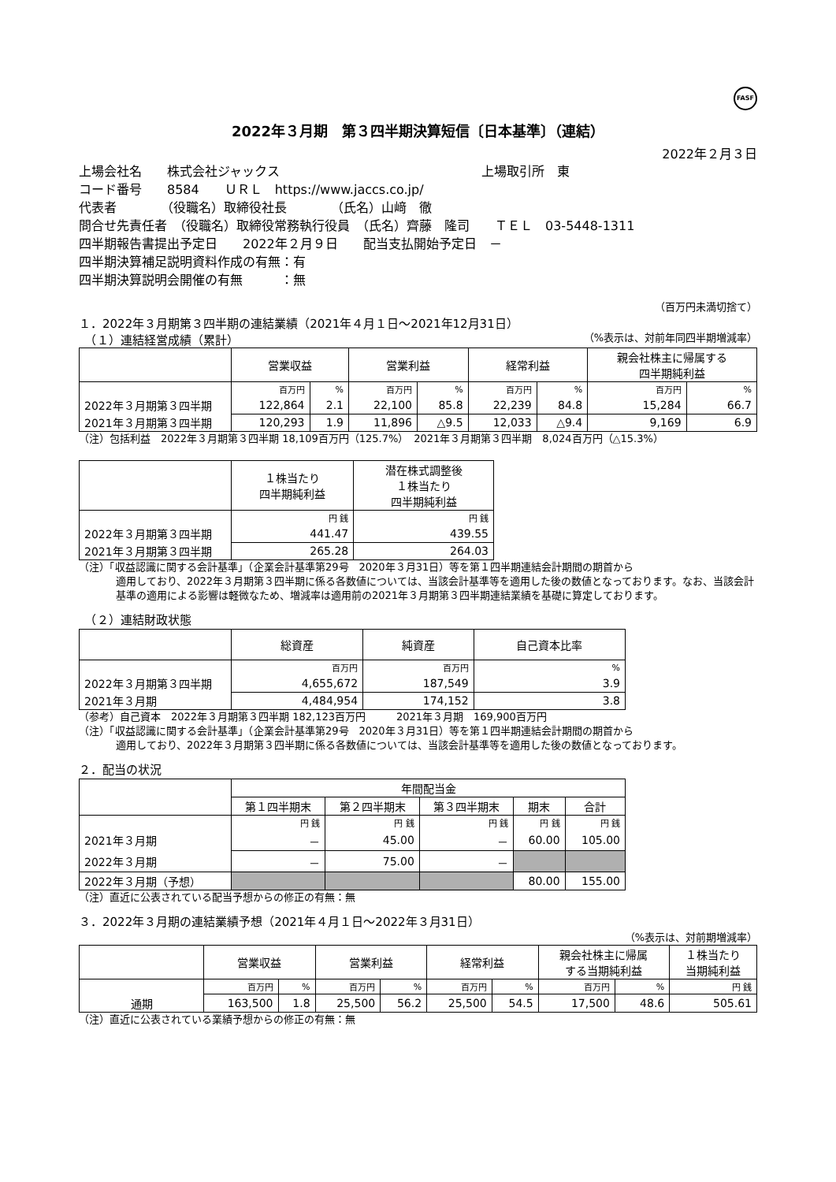FASF
2022年３月期　第３四半期決算短信〔日本基準〕（連結）
2022年２月３日
上場会社名　　株式会社ジャックス　　　　　　　　　　　　　　　　上場取引所　東
コード番号　　8584　　ＵＲＬ　https://www.jaccs.co.jp/
代表者　　　　（役職名）取締役社長　　　　（氏名）山﨑　徹
問合せ先責任者　（役職名）取締役常務執行役員　（氏名）齊藤　隆司　　ＴＥＬ　03-5448-1311
四半期報告書提出予定日　　2022年２月９日　　配当支払開始予定日　－
四半期決算補足説明資料作成の有無：有
四半期決算説明会開催の有無　　　：無
（百万円未満切捨て）
１．2022年３月期第３四半期の連結業績（2021年４月１日～2021年12月31日）
　（１）連結経営成績（累計） （%表示は、対前年同四半期増減率）
| | 営業収益 | | 営業利益 | | 経常利益 | | 親会社株主に帰属する 四半期純利益 | |
| --- | --- | --- | --- | --- | --- | --- | --- | --- |
| | 百万円 | % | 百万円 | % | 百万円 | % | 百万円 | % |
| 2022年３月期第３四半期 | 122,864 | 2.1 | 22,100 | 85.8 | 22,239 | 84.8 | 15,284 | 66.7 |
| 2021年３月期第３四半期 | 120,293 | 1.9 | 11,896 | △9.5 | 12,033 | △9.4 | 9,169 | 6.9 |
（注）包括利益　2022年３月期第３四半期 18,109百万円（125.7%）　2021年３月期第３四半期　8,024百万円（△15.3%）
| | １株当たり 四半期純利益 | 潜在株式調整後 １株当たり 四半期純利益 |
| --- | --- | --- |
| | 円 銭 | 円 銭 |
| 2022年３月期第３四半期 | 441.47 | 439.55 |
| 2021年３月期第３四半期 | 265.28 | 264.03 |
（注）「収益認識に関する会計基準」（企業会計基準第29号　2020年３月31日）等を第１四半期連結会計期間の期首から
適用しており、2022年３月期第３四半期に係る各数値については、当該会計基準等を適用した後の数値となっております。なお、当該会計基準の適用による影響は軽微なため、増減率は適用前の2021年３月期第３四半期連結業績を基礎に算定しております。
　（２）連結財政状態
| | 総資産 | 純資産 | 自己資本比率 |
| --- | --- | --- | --- |
| | 百万円 | 百万円 | % |
| 2022年３月期第３四半期 | 4,655,672 | 187,549 | 3.9 |
| 2021年３月期 | 4,484,954 | 174,152 | 3.8 |
（参考）自己資本　2022年３月期第３四半期 182,123百万円　　　2021年３月期　169,900百万円
（注）「収益認識に関する会計基準」（企業会計基準第29号　2020年３月31日）等を第１四半期連結会計期間の期首から
適用しており、2022年３月期第３四半期に係る各数値については、当該会計基準等を適用した後の数値となっております。
２．配当の状況
| | 年間配当金 | | | | |
| --- | --- | --- | --- | --- | --- |
| | 第１四半期末 | 第２四半期末 | 第３四半期末 | 期末 | 合計 |
| | 円 銭 | 円 銭 | 円 銭 | 円 銭 | 円 銭 |
| 2021年３月期 | － | 45.00 | － | 60.00 | 105.00 |
| 2022年３月期 | － | 75.00 | － | | |
| 2022年３月期（予想） | | | | 80.00 | 155.00 |
（注）直近に公表されている配当予想からの修正の有無：無
３．2022年３月期の連結業績予想（2021年４月１日～2022年３月31日）
（%表示は、対前期増減率）
| | 営業収益 | | 営業利益 | | 経常利益 | | 親会社株主に帰属 する当期純利益 | | １株当たり 当期純利益 |
| --- | --- | --- | --- | --- | --- | --- | --- | --- | --- |
| | 百万円 | % | 百万円 | % | 百万円 | % | 百万円 | % | 円 銭 |
| 通期 | 163,500 | 1.8 | 25,500 | 56.2 | 25,500 | 54.5 | 17,500 | 48.6 | 505.61 |
（注）直近に公表されている業績予想からの修正の有無：無